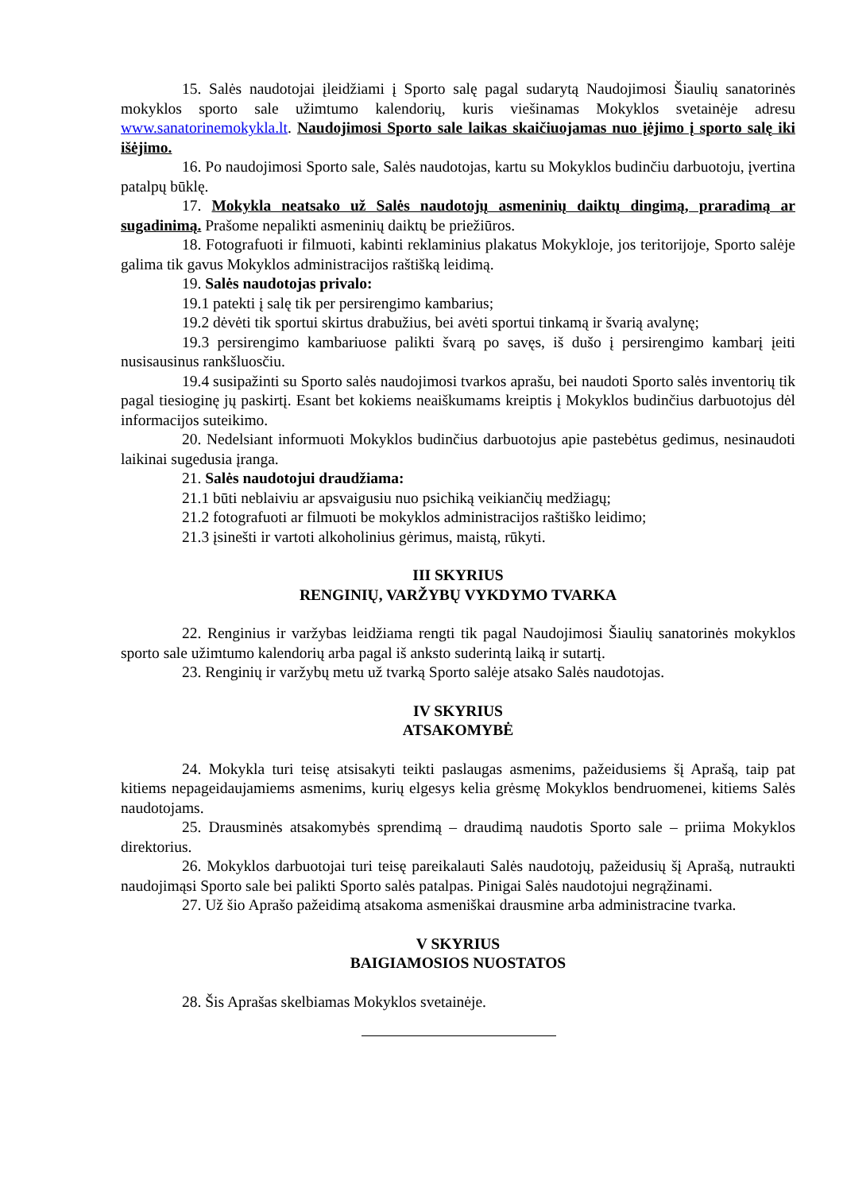15. Salės naudotojai įleidžiami į Sporto salę pagal sudarytą Naudojimosi Šiaulių sanatorinės mokyklos sporto sale užimtumo kalendorių, kuris viešinamas Mokyklos svetainėje adresu www.sanatorinemokykla.lt. Naudojimosi Sporto sale laikas skaičiuojamas nuo įėjimo į sporto salę iki išėjimo.
16. Po naudojimosi Sporto sale, Salės naudotojas, kartu su Mokyklos budinčiu darbuotoju, įvertina patalpų būklę.
17. Mokykla neatsako už Salės naudotojų asmeninių daiktų dingimą, praradimą ar sugadinimą. Prašome nepalikti asmeninių daiktų be priežiūros.
18. Fotografuoti ir filmuoti, kabinti reklaminius plakatus Mokykloje, jos teritorijoje, Sporto salėje galima tik gavus Mokyklos administracijos raštišką leidimą.
19. Salės naudotojas privalo:
19.1 patekti į salę tik per persirengimo kambarius;
19.2 dėvėti tik sportui skirtus drabužius, bei avėti sportui tinkamą ir švarią avalynę;
19.3 persirengimo kambariuose palikti švarą po savęs, iš dušo į persirengimo kambarį įeiti nusisausinus rankšluosčiu.
19.4 susipažinti su Sporto salės naudojimosi tvarkos aprašu, bei naudoti Sporto salės inventorių tik pagal tiesioginę jų paskirtį. Esant bet kokiems neaiškumams kreiptis į Mokyklos budinčius darbuotojus dėl informacijos suteikimo.
20. Nedelsiant informuoti Mokyklos budinčius darbuotojus apie pastebėtus gedimus, nesinaudoti laikinai sugedusia įranga.
21. Salės naudotojui draudžiama:
21.1 būti neblaiviu ar apsvaigusiu nuo psichiką veikiančių medžiagų;
21.2 fotografuoti ar filmuoti be mokyklos administracijos raštiško leidimo;
21.3 įsinešti ir vartoti alkoholinius gėrimus, maistą, rūkyti.
III SKYRIUS
RENGINIŲ, VARŽYBŲ VYKDYMO TVARKA
22. Renginius ir varžybas leidžiama rengti tik pagal Naudojimosi Šiaulių sanatorinės mokyklos sporto sale užimtumo kalendorių arba pagal iš anksto suderintą laiką ir sutartį.
23. Renginių ir varžybų metu už tvarką Sporto salėje atsako Salės naudotojas.
IV SKYRIUS
ATSAKOMYBĖ
24. Mokykla turi teisę atsisakyti teikti paslaugas asmenims, pažeidusiems šį Aprašą, taip pat kitiems nepageidaujamiems asmenims, kurių elgesys kelia grėsmę Mokyklos bendruomenei, kitiems Salės naudotojams.
25. Drausminės atsakomybės sprendimą – draudimą naudotis Sporto sale – priima Mokyklos direktorius.
26. Mokyklos darbuotojai turi teisę pareikalauti Salės naudotojų, pažeidusių šį Aprašą, nutraukti naudojimąsi Sporto sale bei palikti Sporto salės patalpas. Pinigai Salės naudotojui negrąžinami.
27. Už šio Aprašo pažeidimą atsakoma asmeniškai drausmine arba administracine tvarka.
V SKYRIUS
BAIGIAMOSIOS NUOSTATOS
28. Šis Aprašas skelbiamas Mokyklos svetainėje.